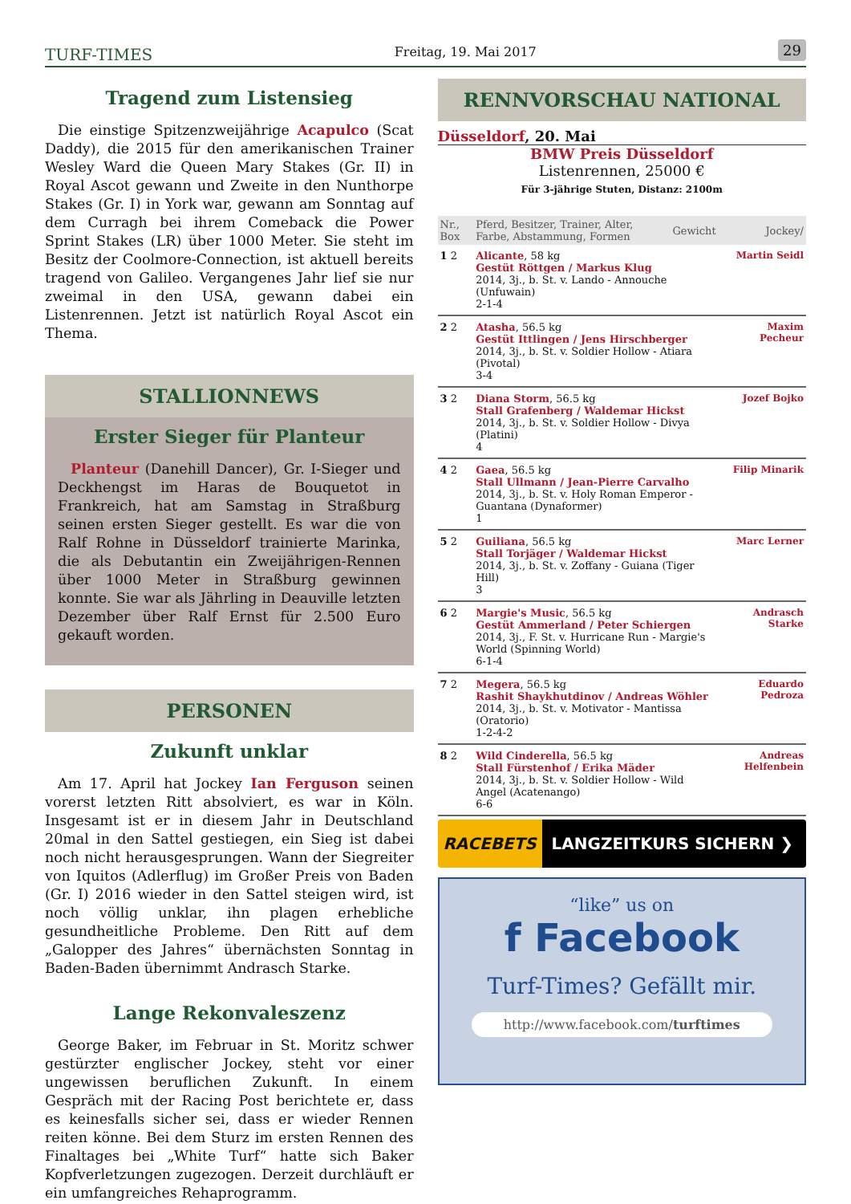TURF-TIMES
Freitag, 19. Mai 2017
29
Tragend zum Listensieg
Die einstige Spitzenzweijährige Acapulco (Scat Daddy), die 2015 für den amerikanischen Trainer Wesley Ward die Queen Mary Stakes (Gr. II) in Royal Ascot gewann und Zweite in den Nunthorpe Stakes (Gr. I) in York war, gewann am Sonntag auf dem Curragh bei ihrem Comeback die Power Sprint Stakes (LR) über 1000 Meter. Sie steht im Besitz der Coolmore-Connection, ist aktuell bereits tragend von Galileo. Vergangenes Jahr lief sie nur zweimal in den USA, gewann dabei ein Listenrennen. Jetzt ist natürlich Royal Ascot ein Thema.
STALLIONNEWS
Erster Sieger für Planteur
Planteur (Danehill Dancer), Gr. I-Sieger und Deckhengst im Haras de Bouquetot in Frankreich, hat am Samstag in Straßburg seinen ersten Sieger gestellt. Es war die von Ralf Rohne in Düsseldorf trainierte Marinka, die als Debutantin ein Zweijährigen-Rennen über 1000 Meter in Straßburg gewinnen konnte. Sie war als Jährling in Deauville letzten Dezember über Ralf Ernst für 2.500 Euro gekauft worden.
PERSONEN
Zukunft unklar
Am 17. April hat Jockey Ian Ferguson seinen vorerst letzten Ritt absolviert, es war in Köln. Insgesamt ist er in diesem Jahr in Deutschland 20mal in den Sattel gestiegen, ein Sieg ist dabei noch nicht herausgesprungen. Wann der Siegreiter von Iquitos (Adlerflug) im Großer Preis von Baden (Gr. I) 2016 wieder in den Sattel steigen wird, ist noch völlig unklar, ihn plagen erhebliche gesundheitliche Probleme. Den Ritt auf dem „Galopper des Jahres“ übernächsten Sonntag in Baden-Baden übernimmt Andrasch Starke.
Lange Rekonvaleszenz
George Baker, im Februar in St. Moritz schwer gestürzter englischer Jockey, steht vor einer ungewissen beruflichen Zukunft. In einem Gespräch mit der Racing Post berichtete er, dass es keinesfalls sicher sei, dass er wieder Rennen reiten könne. Bei dem Sturz im ersten Rennen des Finaltages bei „White Turf“ hatte sich Baker Kopfverletzungen zugezogen. Derzeit durchläuft er ein umfangreiches Rehaprogramm.
RENNVORSCHAU NATIONAL
Düsseldorf, 20. Mai
BMW Preis Düsseldorf
Listenrennen, 25000 €
Für 3-jährige Stuten, Distanz: 2100m
| Nr., Box | Pferd, Besitzer, Trainer, Alter, Farbe, Abstammung, Formen | Gewicht | Jockey/ |
| --- | --- | --- | --- |
| 1 2 | Alicante , 58 kg Gestüt Röttgen / Markus Klug 2014, 3j., b. St. v. Lando - Annouche (Unfuwain) 2-1-4 | | Martin Seidl |
| 2 2 | Atasha , 56.5 kg Gestüt Ittlingen / Jens Hirschberger 2014, 3j., b. St. v. Soldier Hollow - Atiara (Pivotal) 3-4 | | Maxim Pecheur |
| 3 2 | Diana Storm , 56.5 kg Stall Grafenberg / Waldemar Hickst 2014, 3j., b. St. v. Soldier Hollow - Divya (Platini) 4 | | Jozef Bojko |
| 4 2 | Gaea , 56.5 kg Stall Ullmann / Jean-Pierre Carvalho 2014, 3j., b. St. v. Holy Roman Emperor - Guantana (Dynaformer) 1 | | Filip Minarik |
| 5 2 | Guiliana , 56.5 kg Stall Torjäger / Waldemar Hickst 2014, 3j., b. St. v. Zoffany - Guiana (Tiger Hill) 3 | | Marc Lerner |
| 6 2 | Margie's Music , 56.5 kg Gestüt Ammerland / Peter Schiergen 2014, 3j., F. St. v. Hurricane Run - Margie's World (Spinning World) 6-1-4 | | Andrasch Starke |
| 7 2 | Megera , 56.5 kg Rashit Shaykhutdinov / Andreas Wöhler 2014, 3j., b. St. v. Motivator - Mantissa (Oratorio) 1-2-4-2 | | Eduardo Pedroza |
| 8 2 | Wild Cinderella , 56.5 kg Stall Fürstenhof / Erika Mäder 2014, 3j., b. St. v. Soldier Hollow - Wild Angel (Acatenango) 6-6 | | Andreas Helfenbein |
RACEBETS LANGZEITKURS SICHERN ❯
“like” us on
f Facebook
Turf-Times? Gefällt mir.
http://www.facebook.com/turftimes